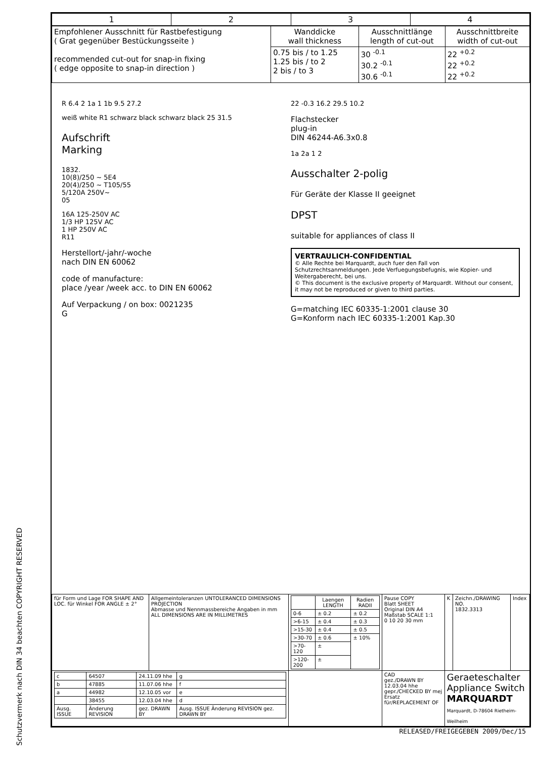Schutzvermerk nach DIN 34 beachten COPYRIGHT RESERVED
| 1 | 2 | 3 | 4 |
| Empfohlener Ausschnitt für Rastbefestigung ( Grat gegenüber Bestückungsseite ) recommended cut-out for snap-in fixing ( edge opposite to snap-in direction ) | Wanddicke wall thickness | Ausschnittlänge length of cut-out | Ausschnittbreite width of cut-out |
| | 0.75 bis / to 1.25 1.25 bis / to 2 2 bis / to 3 | 30 <sup>-0.1</sup> 30.2 <sup>-0.1</sup> 30.6 <sup>-0.1</sup> | 22 <sup>+0.2</sup> 22 <sup>+0.2</sup> 22 <sup>+0.2</sup> |
R 6.4 2 1a 1 1b 9.5 27.2
weiß white R1 schwarz black schwarz black 25 31.5
Aufschrift
Marking
1832.
10(8)/250 ~ 5E4
20(4)/250 ~ T105/55
5/120A 250V~
05
16A 125-250V AC
1/3 HP 125V AC
1 HP 250V AC
R11
Herstellort/-jahr/-woche
nach DIN EN 60062
code of manufacture:
place /year /week acc. to DIN EN 60062
Auf Verpackung / on box: 0021235
G
22 -0.3 16.2 29.5 10.2
Flachstecker
plug-in
DIN 46244-A6.3x0.8
1a 2a 1 2
Ausschalter 2-polig
Für Geräte der Klasse II geeignet
DPST
suitable for appliances of class II
VERTRAULICH-CONFIDENTIAL
© Alle Rechte bei Marquardt, auch fuer den Fall von Schutzrechtsanmeldungen. Jede Verfuegungsbefugnis, wie Kopier- und Weitergaberecht, bei uns.
© This document is the exclusive property of Marquardt. Without our consent, it may not be reproduced or given to third parties.
G=matching IEC 60335-1:2001 clause 30
G=Konform nach IEC 60335-1:2001 Kap.30
| für Form und Lage FOR SHAPE AND LOC. für Winkel FOR ANGLE ± 2° | Allgemeintoleranzen UNTOLERANCED DIMENSIONS PROJECTION Abmasse und Nennmassbereiche Angaben in mm ALL DIMENSIONS ARE IN MILLIMETRES | / / Laengen LENGTH / Radien RADII / / --- / --- / --- / / 0-6 / ± 0.2 / ± 0.2 / / >6-15 / ± 0.4 / ± 0.3 / / >15-30 / ± 0.4 / ± 0.5 / / >30-70 / ± 0.6 / ± 10% / / >70-120 / ± / / / >120-200 / ± / / | Pause COPY Blatt SHEET Original DIN A4 Maßstab SCALE 1:1 0 10 20 30 mm | K | Zeichn./DRAWING NO. 1832.3313 | Index |
| / c / 64507 / 24.11.09 hhe / g / / b / 47885 / 11.07.06 hhe / f / / a / 44982 / 12.10.05 vor / e / / / 38455 / 12.03.04 hhe / d / / Ausg. ISSUE / Änderung REVISION / gez. DRAWN BY / Ausg. ISSUE Änderung REVISION gez. DRAWN BY / | | | CAD gez./DRAWN BY 12.03.04 hhe gepr./CHECKED BY mej Ersatz für/REPLACEMENT OF | Geraeteschalter Appliance Switch MARQUARDT Marquardt, D-78604 Rietheim-Weilheim | | |
RELEASED/FREIGEGEBEN 2009/Dec/15